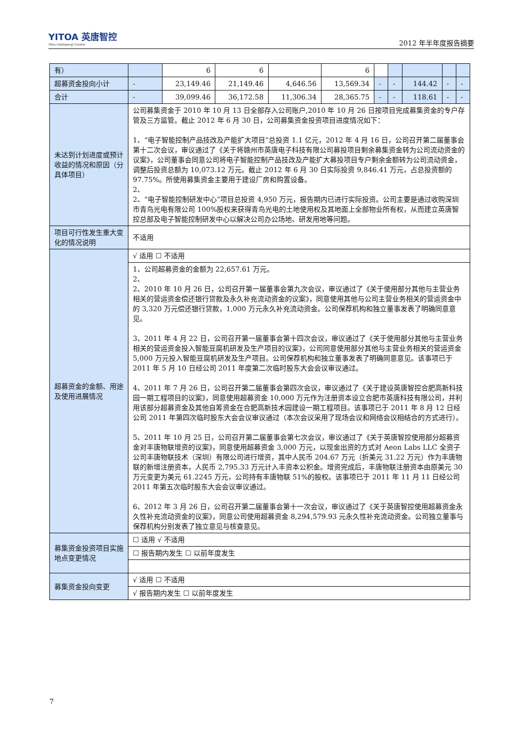YITOA 英唐智控
Yitoa Intelligengt Control
2012 年半年度报告摘要
| 有） | | 6 | 6 | | 6 | | | | | |
| 超募资金投向小计 | - | 23,149.46 | 21,149.46 | 4,646.56 | 13,569.34 | - | - | 144.42 | - | - |
| 合计 | - | 39,099.46 | 36,172.58 | 11,306.34 | 28,365.75 | - | - | 118.61 | - | - |
| 未达到计划进度或预计收益的情况和原因（分具体项目） | 公司募集资金于 2010 年 10 月 13 日全部存入公司账户,2010 年 10 月 26 日按项目完成募集资金的专户存管及三方监管。截止 2012 年 6 月 30 日，公司募集资金投资项目进度情况如下： 1、“电子智能控制产品技改及产能扩大项目”总投资 1.1 亿元，2012 年 4 月 16 日，公司召开第二届董事会第十二次会议，审议通过了《关于将赣州市英唐电子科技有限公司募投项目剩余募集资金转为公司流动资金的议案》，公司董事会同意公司将电子智能控制产品技改及产能扩大募投项目专户剩余金额转为公司流动资金，调整后投资总额为 10,073.12 万元。截止 2012 年 6 月 30 日实际投资 9,846.41 万元，占总投资额的 97.75%。所使用募集资金主要用于建设厂房和购置设备。 2、 2、“电子智能控制研发中心”项目总投资 4,950 万元，报告期内已进行实际投资。公司主要是通过收购深圳市青鸟光电有限公司 100%股权来获得青鸟光电的土地使用权及其地面上全部物业所有权，从而建立英唐智控总部及电子智能控制研发中心以解决公司办公场地、研发用地等问题。 | | | | | | | | | |
| 项目可行性发生重大变化的情况说明 | 不适用 | | | | | | | | | |
| 超募资金的金额、用途及使用进展情况 | √ 适用 ☐ 不适用 | | | | | | | | | |
| | 1、公司超募资金的金额为 22,657.61 万元。 2、 2、2010 年 10 月 26 日，公司召开第一届董事会第九次会议，审议通过了《关于使用部分其他与主营业务相关的营运资金偿还银行贷款及永久补充流动资金的议案》，同意使用其他与公司主营业务相关的营运资金中的 3,320 万元偿还银行贷款，1,000 万元永久补充流动资金。公司保荐机构和独立董事发表了明确同意意见。 3、2011 年 4 月 22 日，公司召开第一届董事会第十四次会议，审议通过了《关于使用部分其他与主营业务相关的营运资金投入智能豆腐机研发及生产项目的议案》，公司同意使用部分其他与主营业务相关的营运资金 5,000 万元投入智能豆腐机研发及生产项目。公司保荐机构和独立董事发表了明确同意意见。该事项已于 2011 年 5 月 10 日经公司 2011 年度第二次临时股东大会会议审议通过。 4、2011 年 7 月 26 日，公司召开第二届董事会第四次会议，审议通过了《关于建设英唐智控合肥高新科技园一期工程项目的议案》，同意使用超募资金 10,000 万元作为注册资本设立合肥市英唐科技有限公司，并利用该部分超募资金及其他自筹资金在合肥高新技术园建设一期工程项目。该事项已于 2011 年 8 月 12 日经公司 2011 年第四次临时股东大会会议审议通过（本次会议采用了现场会议和网络会议相结合的方式进行）。 5、2011 年 10 月 25 日，公司召开第二届董事会第七次会议，审议通过了《关于英唐智控使用部分超募资金对丰唐物联增资的议案》，同意使用超募资金 3,000 万元，以现金出资的方式对 Aeon Labs LLC 全资子公司丰唐物联技术（深圳）有限公司进行增资，其中人民币 204.67 万元（折美元 31.22 万元）作为丰唐物联的新增注册资本，人民币 2,795.33 万元计入丰资本公积金。增资完成后，丰唐物联注册资本由原美元 30 万元变更为美元 61.2245 万元，公司持有丰唐物联 51%的股权。该事项已于 2011 年 11 月 11 日经公司 2011 年第五次临时股东大会会议审议通过。 6、2012 年 3 月 26 日，公司召开第二届董事会第十一次会议，审议通过了《关于英唐智控使用超募资金永久性补充流动资金的议案》，同意公司使用超募资金 8,294,579.93 元永久性补充流动资金。公司独立董事与保荐机构分别发表了独立意见与核查意见。 | | | | | | | | | |
| 募集资金投资项目实施地点变更情况 | ☐ 适用 √ 不适用 | | | | | | | | | |
| | ☐ 报告期内发生 ☐ 以前年度发生 | | | | | | | | | |
| 募集资金投向变更 | √ 适用 ☐ 不适用 | | | | | | | | | |
| | √ 报告期内发生 ☐ 以前年度发生 | | | | | | | | | |
7